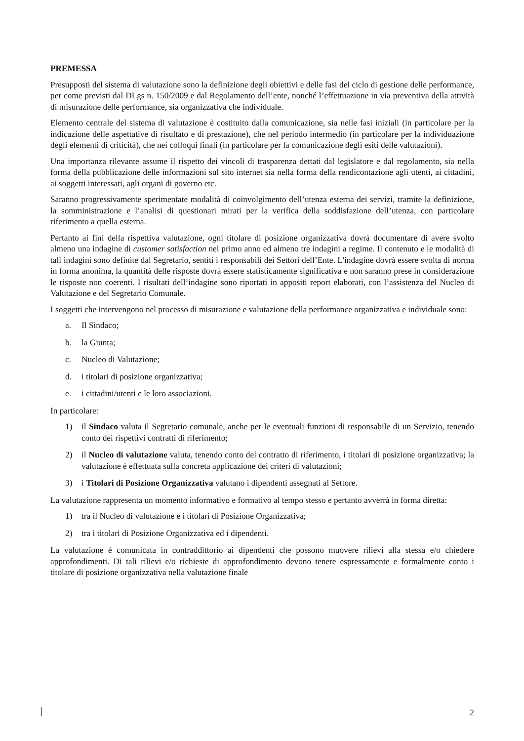PREMESSA
Presupposti del sistema di valutazione sono la definizione degli obiettivi e delle fasi del ciclo di gestione delle performance, per come previsti dal DLgs n. 150/2009 e dal Regolamento dell’ente, nonché l’effettuazione in via preventiva della attività di misurazione delle performance, sia organizzativa che individuale.
Elemento centrale del sistema di valutazione è costituito dalla comunicazione, sia nelle fasi iniziali (in particolare per la indicazione delle aspettative di risultato e di prestazione), che nel periodo intermedio (in particolare per la individuazione degli elementi di criticità), che nei colloqui finali (in particolare per la comunicazione degli esiti delle valutazioni).
Una importanza rilevante assume il rispetto dei vincoli di trasparenza dettati dal legislatore e dal regolamento, sia nella forma della pubblicazione delle informazioni sul sito internet sia nella forma della rendicontazione agli utenti, ai cittadini, ai soggetti interessati, agli organi di governo etc.
Saranno progressivamente sperimentate modalità di coinvolgimento dell’utenza esterna dei servizi, tramite la definizione, la somministrazione e l’analisi di questionari mirati per la verifica della soddisfazione dell’utenza, con particolare riferimento a quella esterna.
Pertanto ai fini della rispettiva valutazione, ogni titolare di posizione organizzativa dovrà documentare di avere svolto almeno una indagine di customer satisfaction nel primo anno ed almeno tre indagini a regime. Il contenuto e le modalità di tali indagini sono definite dal Segretario, sentiti i responsabili dei Settori dell’Ente. L'indagine dovrà essere svolta di norma in forma anonima, la quantità delle risposte dovrà essere statisticamente significativa e non saranno prese in considerazione le risposte non coerenti. I risultati dell’indagine sono riportati in appositi report elaborati, con l’assistenza del Nucleo di Valutazione e del Segretario Comunale.
I soggetti che intervengono nel processo di misurazione e valutazione della performance organizzativa e individuale sono:
a. Il Sindaco;
b. la Giunta;
c. Nucleo di Valutazione;
d. i titolari di posizione organizzativa;
e. i cittadini/utenti e le loro associazioni.
In particolare:
1) il Sindaco valuta il Segretario comunale, anche per le eventuali funzioni di responsabile di un Servizio, tenendo conto dei rispettivi contratti di riferimento;
2) il Nucleo di valutazione valuta, tenendo conto del contratto di riferimento, i titolari di posizione organizzativa; la valutazione è effettuata sulla concreta applicazione dei criteri di valutazioni;
3) i Titolari di Posizione Organizzativa valutano i dipendenti assegnati al Settore.
La valutazione rappresenta un momento informativo e formativo al tempo stesso e pertanto avverrà in forma diretta:
1) tra il Nucleo di valutazione e i titolari di Posizione Organizzativa;
2) tra i titolari di Posizione Organizzativa ed i dipendenti.
La valutazione è comunicata in contraddittorio ai dipendenti che possono muovere rilievi alla stessa e/o chiedere approfondimenti. Di tali rilievi e/o richieste di approfondimento devono tenere espressamente e formalmente conto i titolare di posizione organizzativa nella valutazione finale
2